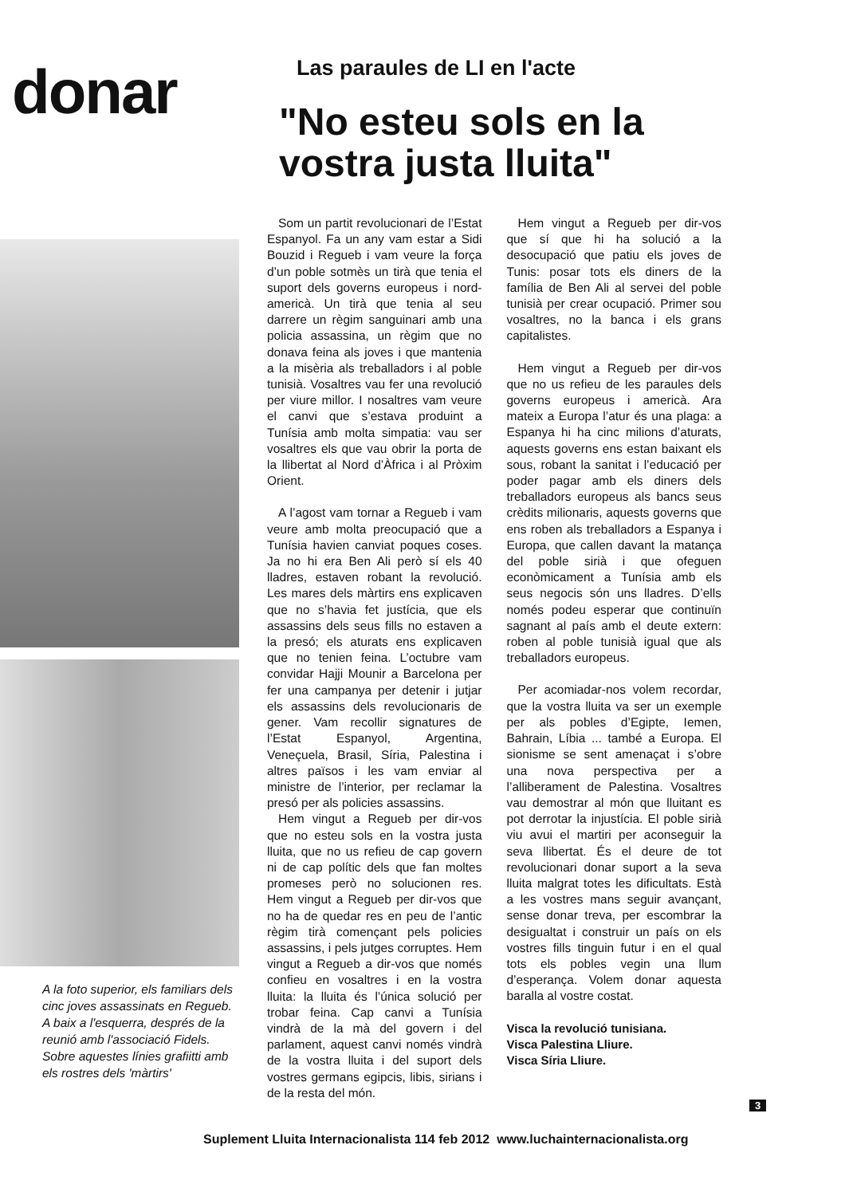donar
Las paraules de LI en l'acte
"No esteu sols en la vostra justa lluita"
Som un partit revolucionari de l’Estat Espanyol. Fa un any vam estar a Sidi Bouzid i Regueb i vam veure la força d’un poble sotmès un tirà que tenia el suport dels governs europeus i nord-americà. Un tirà que tenia al seu darrere un règim sanguinari amb una policia assassina, un règim que no donava feina als joves i que mantenia a la misèria als treballadors i al poble tunisià. Vosaltres vau fer una revolució per viure millor. I nosaltres vam veure el canvi que s’estava produint a Tunísia amb molta simpatia: vau ser vosaltres els que vau obrir la porta de la llibertat al Nord d’Àfrica i al Pròxim Orient.
A l’agost vam tornar a Regueb i vam veure amb molta preocupació que a Tunísia havien canviat poques coses. Ja no hi era Ben Ali però sí els 40 lladres, estaven robant la revolució. Les mares dels màrtirs ens explicaven que no s’havia fet justícia, que els assassins dels seus fills no estaven a la presó; els aturats ens explicaven que no tenien feina. L’octubre vam convidar Hajji Mounir a Barcelona per fer una campanya per detenir i jutjar els assassins dels revolucionaris de gener. Vam recollir signatures de l’Estat Espanyol, Argentina, Veneçuela, Brasil, Síria, Palestina i altres països i les vam enviar al ministre de l’interior, per reclamar la presó per als policies assassins.
Hem vingut a Regueb per dir-vos que no esteu sols en la vostra justa lluita, que no us refieu de cap govern ni de cap polític dels que fan moltes promeses però no solucionen res. Hem vingut a Regueb per dir-vos que no ha de quedar res en peu de l’antic règim tirà començant pels policies assassins, i pels jutges corruptes. Hem vingut a Regueb a dir-vos que només confieu en vosaltres i en la vostra lluita: la lluita és l’única solució per trobar feina. Cap canvi a Tunísia vindrà de la mà del govern i del parlament, aquest canvi només vindrà de la vostra lluita i del suport dels vostres germans egipcis, libis, sirians i de la resta del món.
Hem vingut a Regueb per dir-vos que sí que hi ha solució a la desocupació que patiu els joves de Tunis: posar tots els diners de la família de Ben Ali al servei del poble tunisià per crear ocupació. Primer sou vosaltres, no la banca i els grans capitalistes.
Hem vingut a Regueb per dir-vos que no us refieu de les paraules dels governs europeus i americà. Ara mateix a Europa l’atur és una plaga: a Espanya hi ha cinc milions d’aturats, aquests governs ens estan baixant els sous, robant la sanitat i l’educació per poder pagar amb els diners dels treballadors europeus als bancs seus crèdits milionaris, aquests governs que ens roben als treballadors a Espanya i Europa, que callen davant la matança del poble sirià i que ofeguen econòmicament a Tunísia amb els seus negocis són uns lladres. D’ells només podeu esperar que continuïn sagnant al país amb el deute extern: roben al poble tunisià igual que als treballadors europeus.
Per acomiadar-nos volem recordar, que la vostra lluita va ser un exemple per als pobles d’Egipte, Iemen, Bahrain, Líbia ... també a Europa. El sionisme se sent amenaçat i s’obre una nova perspectiva per a l’alliberament de Palestina. Vosaltres vau demostrar al món que lluitant es pot derrotar la injustícia. El poble sirià viu avui el martiri per aconseguir la seva llibertat. És el deure de tot revolucionari donar suport a la seva lluita malgrat totes les dificultats. Està a les vostres mans seguir avançant, sense donar treva, per escombrar la desigualtat i construir un país on els vostres fills tinguin futur i en el qual tots els pobles vegin una llum d’esperança. Volem donar aquesta baralla al vostre costat.
Visca la revolució tunisiana.
Visca Palestina Lliure.
Visca Síria Lliure.
A la foto superior, els familiars dels cinc joves assassinats en Regueb. A baix a l'esquerra, després de la reunió amb l'associació Fidels. Sobre aquestes línies grafiitti amb els rostres dels 'màrtirs'
3
Suplement Lluita Internacionalista 114 feb 2012 www.luchainternacionalista.org